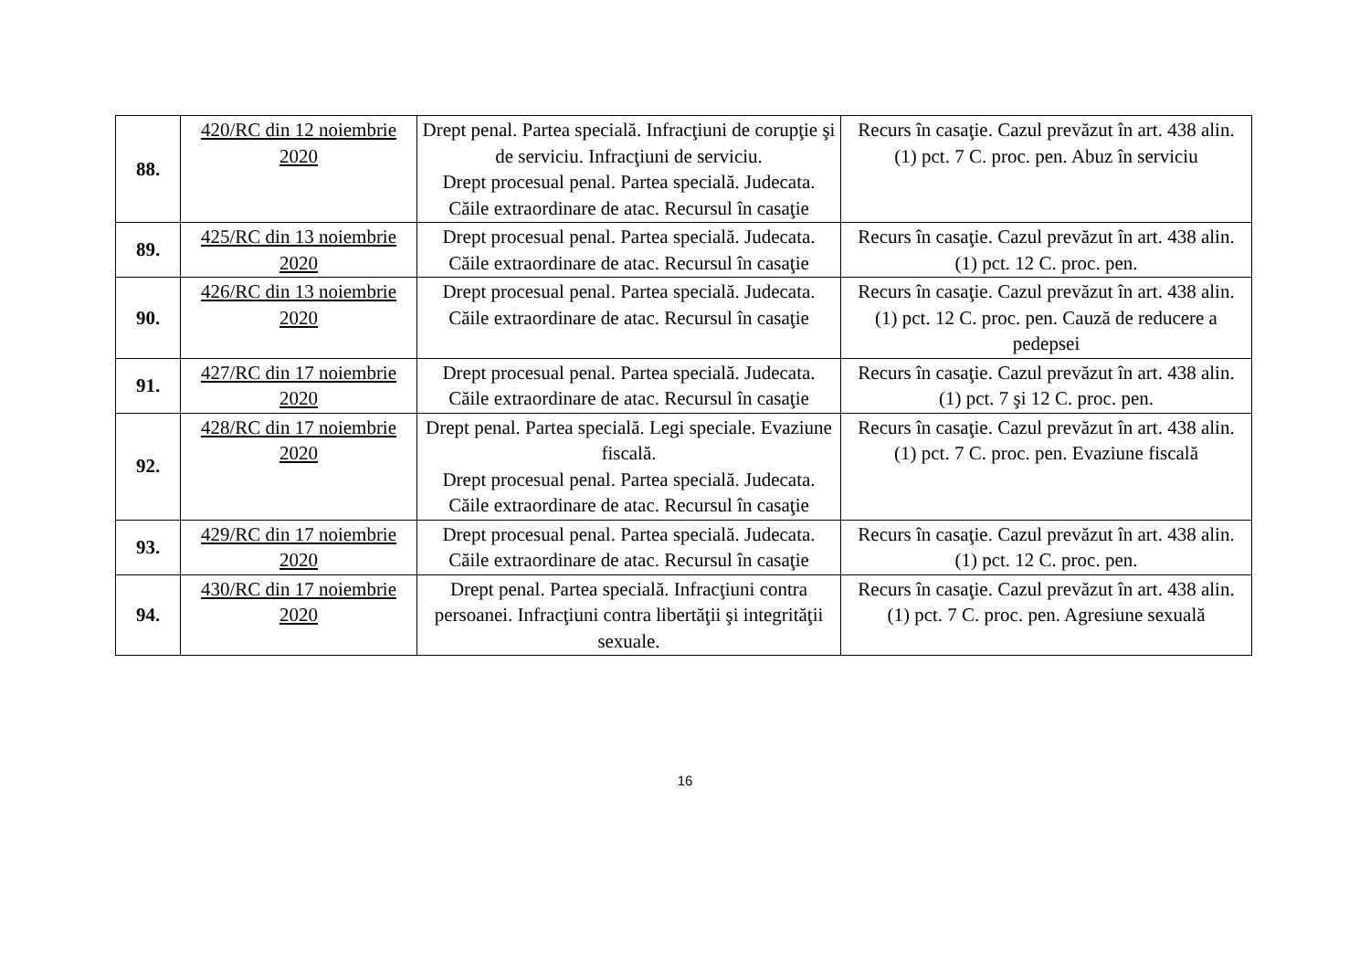| 88. | 420/RC din 12 noiembrie 2020 | Drept penal. Partea specială. Infracţiuni de corupţie şi de serviciu. Infracţiuni de serviciu. Drept procesual penal. Partea specială. Judecata. Căile extraordinare de atac. Recursul în casaţie | Recurs în casaţie. Cazul prevăzut în art. 438 alin. (1) pct. 7 C. proc. pen. Abuz în serviciu |
| 89. | 425/RC din 13 noiembrie 2020 | Drept procesual penal. Partea specială. Judecata. Căile extraordinare de atac. Recursul în casaţie | Recurs în casaţie. Cazul prevăzut în art. 438 alin. (1) pct. 12 C. proc. pen. |
| 90. | 426/RC din 13 noiembrie 2020 | Drept procesual penal. Partea specială. Judecata. Căile extraordinare de atac. Recursul în casaţie | Recurs în casaţie. Cazul prevăzut în art. 438 alin. (1) pct. 12 C. proc. pen. Cauză de reducere a pedepsei |
| 91. | 427/RC din 17 noiembrie 2020 | Drept procesual penal. Partea specială. Judecata. Căile extraordinare de atac. Recursul în casaţie | Recurs în casaţie. Cazul prevăzut în art. 438 alin. (1) pct. 7 şi 12 C. proc. pen. |
| 92. | 428/RC din 17 noiembrie 2020 | Drept penal. Partea specială. Legi speciale. Evaziune fiscală. Drept procesual penal. Partea specială. Judecata. Căile extraordinare de atac. Recursul în casaţie | Recurs în casaţie. Cazul prevăzut în art. 438 alin. (1) pct. 7 C. proc. pen. Evaziune fiscală |
| 93. | 429/RC din 17 noiembrie 2020 | Drept procesual penal. Partea specială. Judecata. Căile extraordinare de atac. Recursul în casaţie | Recurs în casaţie. Cazul prevăzut în art. 438 alin. (1) pct. 12 C. proc. pen. |
| 94. | 430/RC din 17 noiembrie 2020 | Drept penal. Partea specială. Infracţiuni contra persoanei. Infracţiuni contra libertăţii şi integrităţii sexuale. | Recurs în casaţie. Cazul prevăzut în art. 438 alin. (1) pct. 7 C. proc. pen. Agresiune sexuală |
16